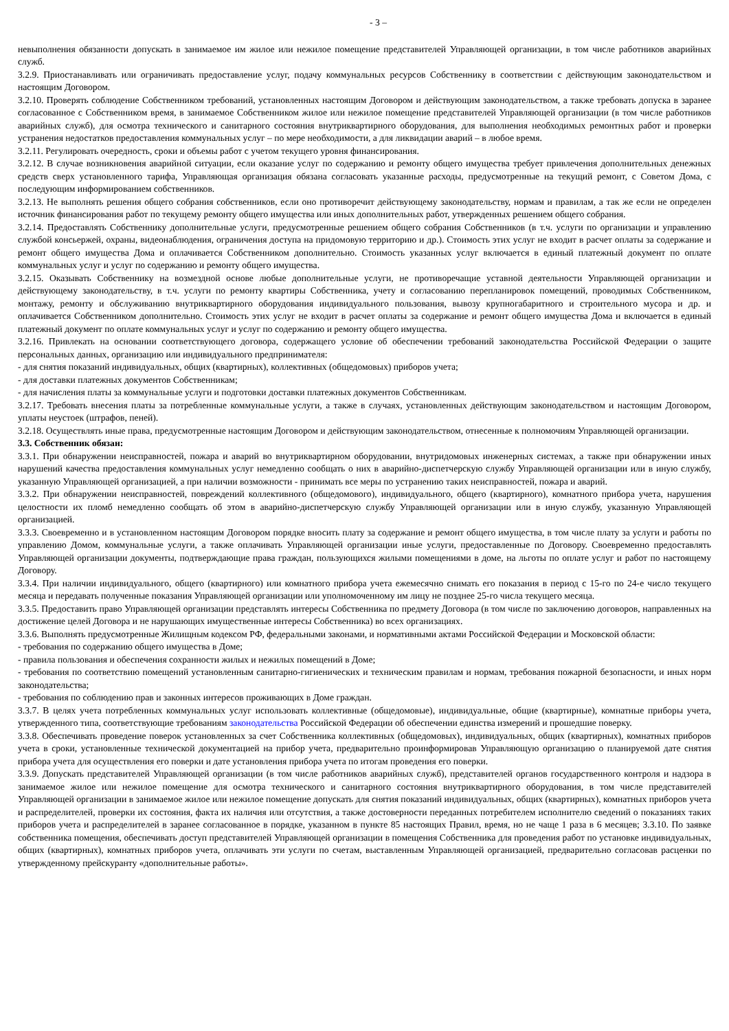- 3 –
невыполнения обязанности допускать в занимаемое им жилое или нежилое помещение представителей Управляющей организации, в том числе работников аварийных служб.
3.2.9. Приостанавливать или ограничивать предоставление услуг, подачу коммунальных ресурсов Собственнику в соответствии с действующим законодательством и настоящим Договором.
3.2.10. Проверять соблюдение Собственником требований, установленных настоящим Договором и действующим законодательством, а также требовать допуска в заранее согласованное с Собственником время, в занимаемое Собственником жилое или нежилое помещение представителей Управляющей организации (в том числе работников аварийных служб), для осмотра технического и санитарного состояния внутриквартирного оборудования, для выполнения необходимых ремонтных работ и проверки устранения недостатков предоставления коммунальных услуг – по мере необходимости, а для ликвидации аварий – в любое время.
3.2.11. Регулировать очередность, сроки и объемы работ с учетом текущего уровня финансирования.
3.2.12. В случае возникновения аварийной ситуации, если оказание услуг по содержанию и ремонту общего имущества требует привлечения дополнительных денежных средств сверх установленного тарифа, Управляющая организация обязана согласовать указанные расходы, предусмотренные на текущий ремонт, с Советом Дома, с последующим информированием собственников.
3.2.13. Не выполнять решения общего собрания собственников, если оно противоречит действующему законодательству, нормам и правилам, а так же если не определен источник финансирования работ по текущему ремонту общего имущества или иных дополнительных работ, утвержденных решением общего собрания.
3.2.14. Предоставлять Собственнику дополнительные услуги, предусмотренные решением общего собрания Собственников (в т.ч. услуги по организации и управлению службой консьержей, охраны, видеонаблюдения, ограничения доступа на придомовую территорию и др.). Стоимость этих услуг не входит в расчет оплаты за содержание и ремонт общего имущества Дома и оплачивается Собственником дополнительно. Стоимость указанных услуг включается в единый платежный документ по оплате коммунальных услуг и услуг по содержанию и ремонту общего имущества.
3.2.15. Оказывать Собственнику на возмездной основе любые дополнительные услуги, не противоречащие уставной деятельности Управляющей организации и действующему законодательству, в т.ч. услуги по ремонту квартиры Собственника, учету и согласованию перепланировок помещений, проводимых Собственником, монтажу, ремонту и обслуживанию внутриквартирного оборудования индивидуального пользования, вывозу крупногабаритного и строительного мусора и др. и оплачивается Собственником дополнительно. Стоимость этих услуг не входит в расчет оплаты за содержание и ремонт общего имущества Дома и включается в единый платежный документ по оплате коммунальных услуг и услуг по содержанию и ремонту общего имущества.
3.2.16. Привлекать на основании соответствующего договора, содержащего условие об обеспечении требований законодательства Российской Федерации о защите персональных данных, организацию или индивидуального предпринимателя:
- для снятия показаний индивидуальных, общих (квартирных), коллективных (общедомовых) приборов учета;
- для доставки платежных документов Собственникам;
- для начисления платы за коммунальные услуги и подготовки доставки платежных документов Собственникам.
3.2.17. Требовать внесения платы за потребленные коммунальные услуги, а также в случаях, установленных действующим законодательством и настоящим Договором, уплаты неустоек (штрафов, пеней).
3.2.18. Осуществлять иные права, предусмотренные настоящим Договором и действующим законодательством, отнесенные к полномочиям Управляющей организации.
3.3. Собственник обязан:
3.3.1. При обнаружении неисправностей, пожара и аварий во внутриквартирном оборудовании, внутридомовых инженерных системах, а также при обнаружении иных нарушений качества предоставления коммунальных услуг немедленно сообщать о них в аварийно-диспетчерскую службу Управляющей организации или в иную службу, указанную Управляющей организацией, а при наличии возможности - принимать все меры по устранению таких неисправностей, пожара и аварий.
3.3.2. При обнаружении неисправностей, повреждений коллективного (общедомового), индивидуального, общего (квартирного), комнатного прибора учета, нарушения целостности их пломб немедленно сообщать об этом в аварийно-диспетчерскую службу Управляющей организации или в иную службу, указанную Управляющей организацией.
3.3.3. Своевременно и в установленном настоящим Договором порядке вносить плату за содержание и ремонт общего имущества, в том числе плату за услуги и работы по управлению Домом, коммунальные услуги, а также оплачивать Управляющей организации иные услуги, предоставленные по Договору. Своевременно предоставлять Управляющей организации документы, подтверждающие права граждан, пользующихся жилыми помещениями в доме, на льготы по оплате услуг и работ по настоящему Договору.
3.3.4. При наличии индивидуального, общего (квартирного) или комнатного прибора учета ежемесячно снимать его показания в период с 15-го по 24-е число текущего месяца и передавать полученные показания Управляющей организации или уполномоченному им лицу не позднее 25-го числа текущего месяца.
3.3.5. Предоставить право Управляющей организации представлять интересы Собственника по предмету Договора (в том числе по заключению договоров, направленных на достижение целей Договора и не нарушающих имущественные интересы Собственника) во всех организациях.
3.3.6. Выполнять предусмотренные Жилищным кодексом РФ, федеральными законами, и нормативными актами Российской Федерации и Московской области:
- требования по содержанию общего имущества в Доме;
- правила пользования и обеспечения сохранности жилых и нежилых помещений в Доме;
- требования по соответствию помещений установленным санитарно-гигиенических и техническим правилам и нормам, требования пожарной безопасности, и иных норм законодательства;
- требования по соблюдению прав и законных интересов проживающих в Доме граждан.
3.3.7. В целях учета потребленных коммунальных услуг использовать коллективные (общедомовые), индивидуальные, общие (квартирные), комнатные приборы учета, утвержденного типа, соответствующие требованиям законодательства Российской Федерации об обеспечении единства измерений и прошедшие поверку.
3.3.8. Обеспечивать проведение поверок установленных за счет Собственника коллективных (общедомовых), индивидуальных, общих (квартирных), комнатных приборов учета в сроки, установленные технической документацией на прибор учета, предварительно проинформировав Управляющую организацию о планируемой дате снятия прибора учета для осуществления его поверки и дате установления прибора учета по итогам проведения его поверки.
3.3.9. Допускать представителей Управляющей организации (в том числе работников аварийных служб), представителей органов государственного контроля и надзора в занимаемое жилое или нежилое помещение для осмотра технического и санитарного состояния внутриквартирного оборудования, в том числе представителей Управляющей организации в занимаемое жилое или нежилое помещение допускать для снятия показаний индивидуальных, общих (квартирных), комнатных приборов учета и распределителей, проверки их состояния, факта их наличия или отсутствия, а также достоверности переданных потребителем исполнителю сведений о показаниях таких приборов учета и распределителей в заранее согласованное в порядке, указанном в пункте 85 настоящих Правил, время, но не чаще 1 раза в 6 месяцев; 3.3.10. По заявке собственника помещения, обеспечивать доступ представителей Управляющей организации в помещения Собственника для проведения работ по установке индивидуальных, общих (квартирных), комнатных приборов учета, оплачивать эти услуги по счетам, выставленным Управляющей организацией, предварительно согласовав расценки по утвержденному прейскуранту «дополнительные работы».